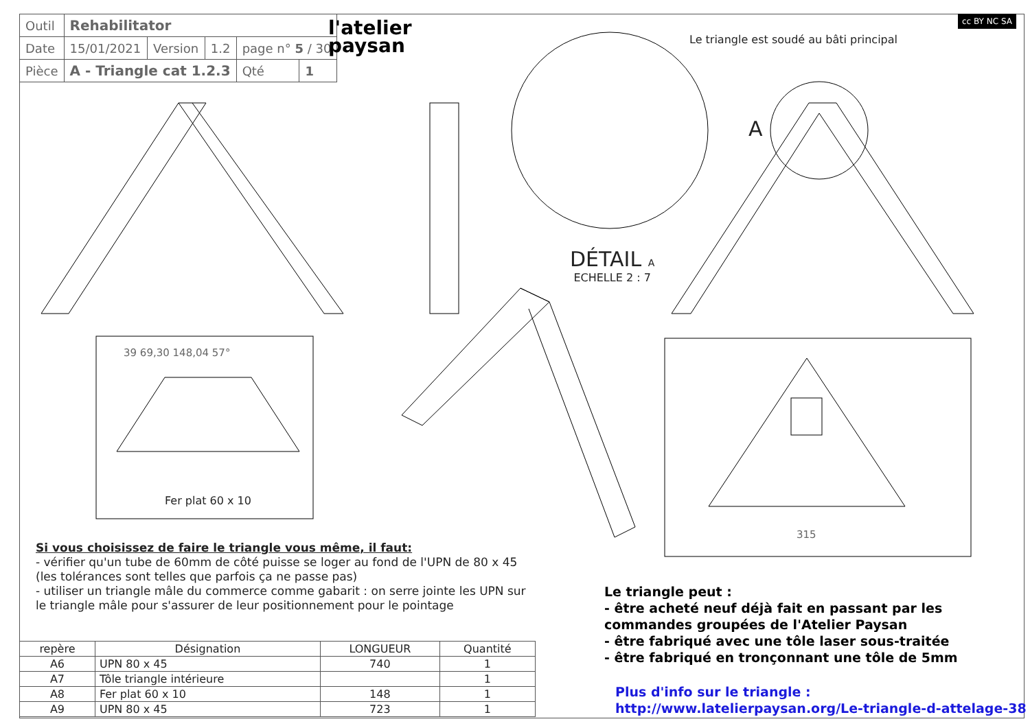| Outil | Rehabilitator | | | | |
| Date | 15/01/2021 | Version | 1.2 | page n° 5 / 30 | |
| Pièce | A - Triangle cat 1.2.3 | | | Qté | 1 |
l'atelier
paysan
cc BY NC SA
Le triangle est soudé au bâti principal
DÉTAIL A
ECHELLE 2 : 7
A
Fer plat 60 x 10
39 69,30 148,04 57°
315
Si vous choisissez de faire le triangle vous même, il faut:
- vérifier qu'un tube de 60mm de côté puisse se loger au fond de l'UPN de 80 x 45 (les tolérances sont telles que parfois ça ne passe pas)
- utiliser un triangle mâle du commerce comme gabarit : on serre jointe les UPN sur le triangle mâle pour s'assurer de leur positionnement pour le pointage
Le triangle peut :
- être acheté neuf déjà fait en passant par les commandes groupées de l'Atelier Paysan
- être fabriqué avec une tôle laser sous-traitée
- être fabriqué en tronçonnant une tôle de 5mm
Plus d'info sur le triangle :
http://www.latelierpaysan.org/Le-triangle-d-attelage-38
| repère | Désignation | LONGUEUR | Quantité |
| --- | --- | --- | --- |
| A6 | UPN 80 x 45 | 740 | 1 |
| A7 | Tôle triangle intérieure | | 1 |
| A8 | Fer plat 60 x 10 | 148 | 1 |
| A9 | UPN 80 x 45 | 723 | 1 |